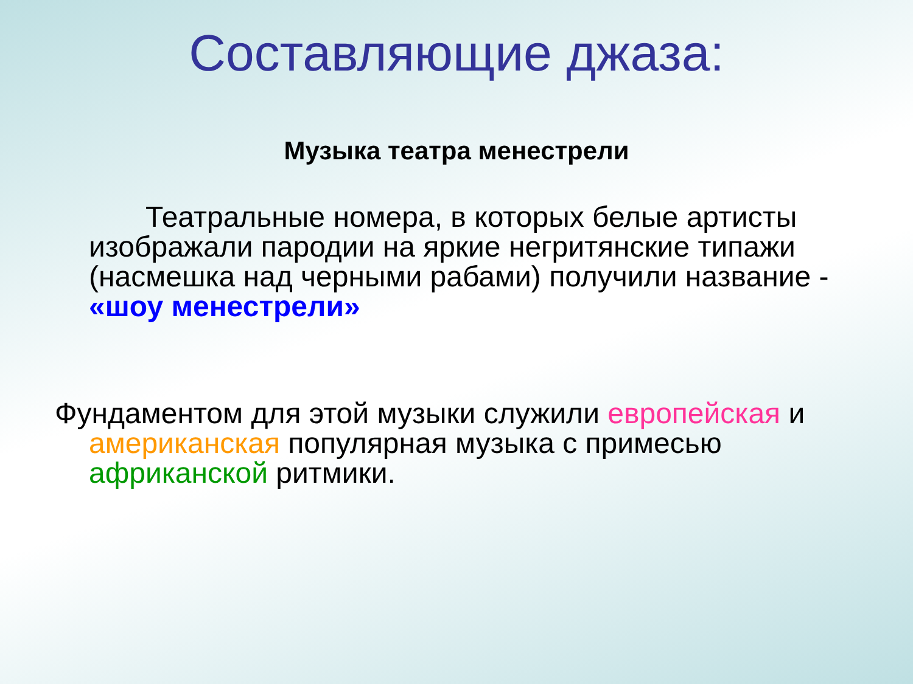Составляющие джаза:
Музыка театра менестрели
Театральные номера, в которых белые артисты изображали пародии на яркие негритянские типажи (насмешка над черными рабами) получили название - «шоу менестрели»
Фундаментом для этой музыки служили европейская и американская популярная музыка с примесью африканской ритмики.